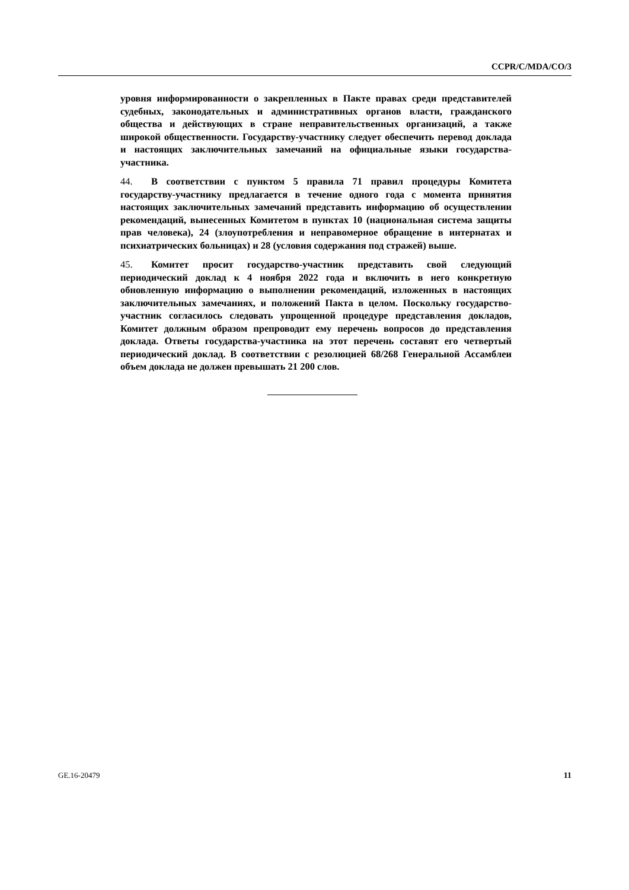CCPR/C/MDA/CO/3
уровня информированности о закрепленных в Пакте правах среди представителей судебных, законодательных и административных органов власти, гражданского общества и действующих в стране неправительственных организаций, а также широкой общественности. Государству-участнику следует обеспечить перевод доклада и настоящих заключительных замечаний на официальные языки государства-участника.
44. В соответствии с пунктом 5 правила 71 правил процедуры Комитета государству-участнику предлагается в течение одного года с момента принятия настоящих заключительных замечаний представить информацию об осуществлении рекомендаций, вынесенных Комитетом в пунктах 10 (национальная система защиты прав человека), 24 (злоупотребления и неправомерное обращение в интернатах и психиатрических больницах) и 28 (условия содержания под стражей) выше.
45. Комитет просит государство-участник представить свой следующий периодический доклад к 4 ноября 2022 года и включить в него конкретную обновленную информацию о выполнении рекомендаций, изложенных в настоящих заключительных замечаниях, и положений Пакта в целом. Поскольку государство-участник согласилось следовать упрощенной процедуре представления докладов, Комитет должным образом препроводит ему перечень вопросов до представления доклада. Ответы государства-участника на этот перечень составят его четвертый периодический доклад. В соответствии с резолюцией 68/268 Генеральной Ассамблеи объем доклада не должен превышать 21 200 слов.
GE.16-20479 11